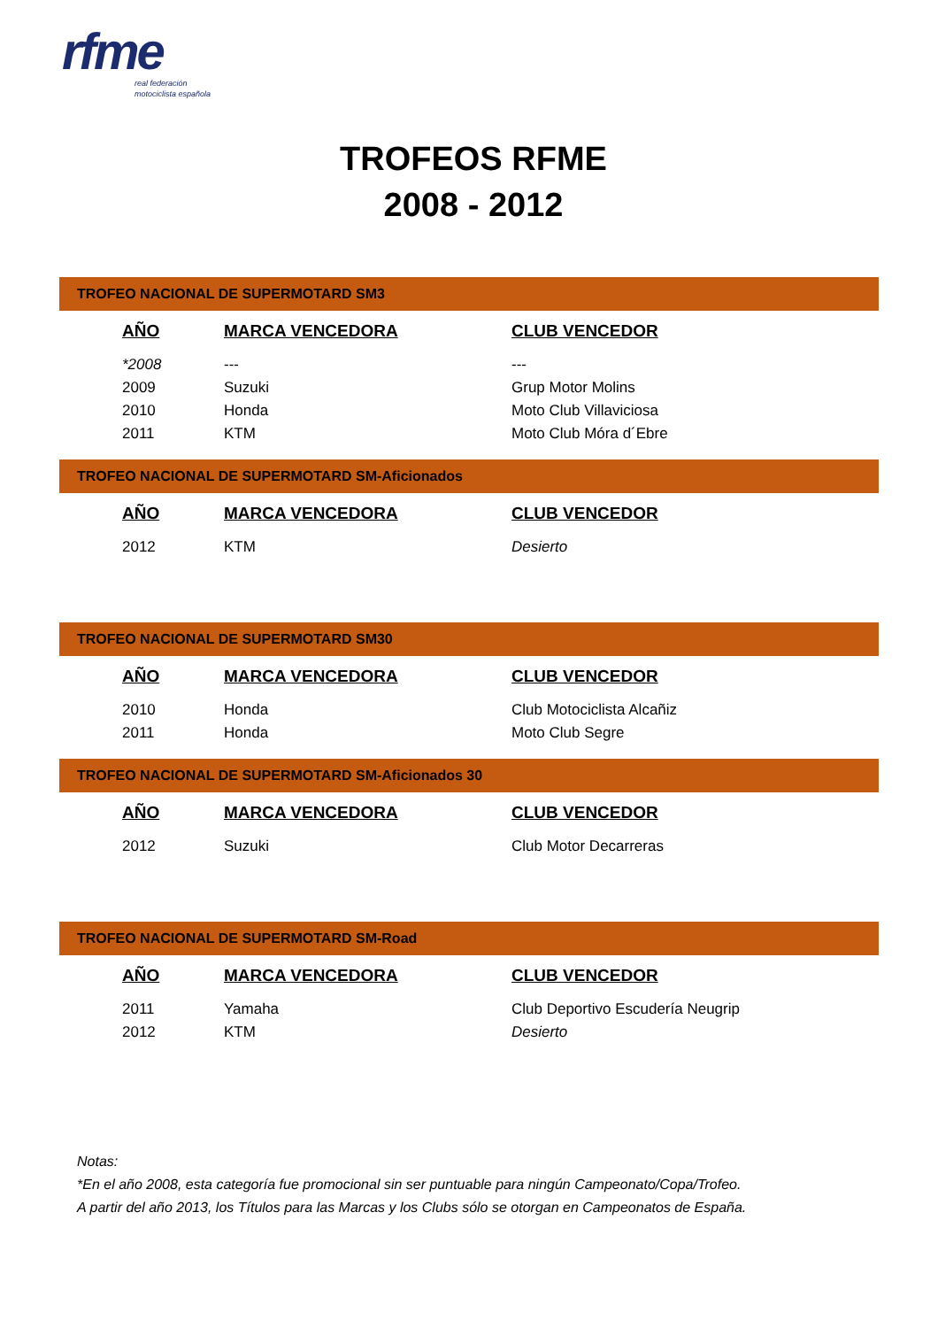rfme
real federación
motociclista española
TROFEOS RFME
2008 - 2012
TROFEO NACIONAL DE SUPERMOTARD SM3
| AÑO | MARCA VENCEDORA | CLUB VENCEDOR |
| --- | --- | --- |
| *2008 | --- | --- |
| 2009 | Suzuki | Grup Motor Molins |
| 2010 | Honda | Moto Club Villaviciosa |
| 2011 | KTM | Moto Club Móra d´Ebre |
TROFEO NACIONAL DE SUPERMOTARD SM-Aficionados
| AÑO | MARCA VENCEDORA | CLUB VENCEDOR |
| --- | --- | --- |
| 2012 | KTM | Desierto |
TROFEO NACIONAL DE SUPERMOTARD SM30
| AÑO | MARCA VENCEDORA | CLUB VENCEDOR |
| --- | --- | --- |
| 2010 | Honda | Club Motociclista Alcañiz |
| 2011 | Honda | Moto Club Segre |
TROFEO NACIONAL DE SUPERMOTARD SM-Aficionados 30
| AÑO | MARCA VENCEDORA | CLUB VENCEDOR |
| --- | --- | --- |
| 2012 | Suzuki | Club Motor Decarreras |
TROFEO NACIONAL DE SUPERMOTARD SM-Road
| AÑO | MARCA VENCEDORA | CLUB VENCEDOR |
| --- | --- | --- |
| 2011 | Yamaha | Club Deportivo Escudería Neugrip |
| 2012 | KTM | Desierto |
Notas:
*En el año 2008, esta categoría fue promocional sin ser puntuable para ningún Campeonato/Copa/Trofeo.
A partir del año 2013, los Títulos para las Marcas y los Clubs sólo se otorgan en Campeonatos de España.